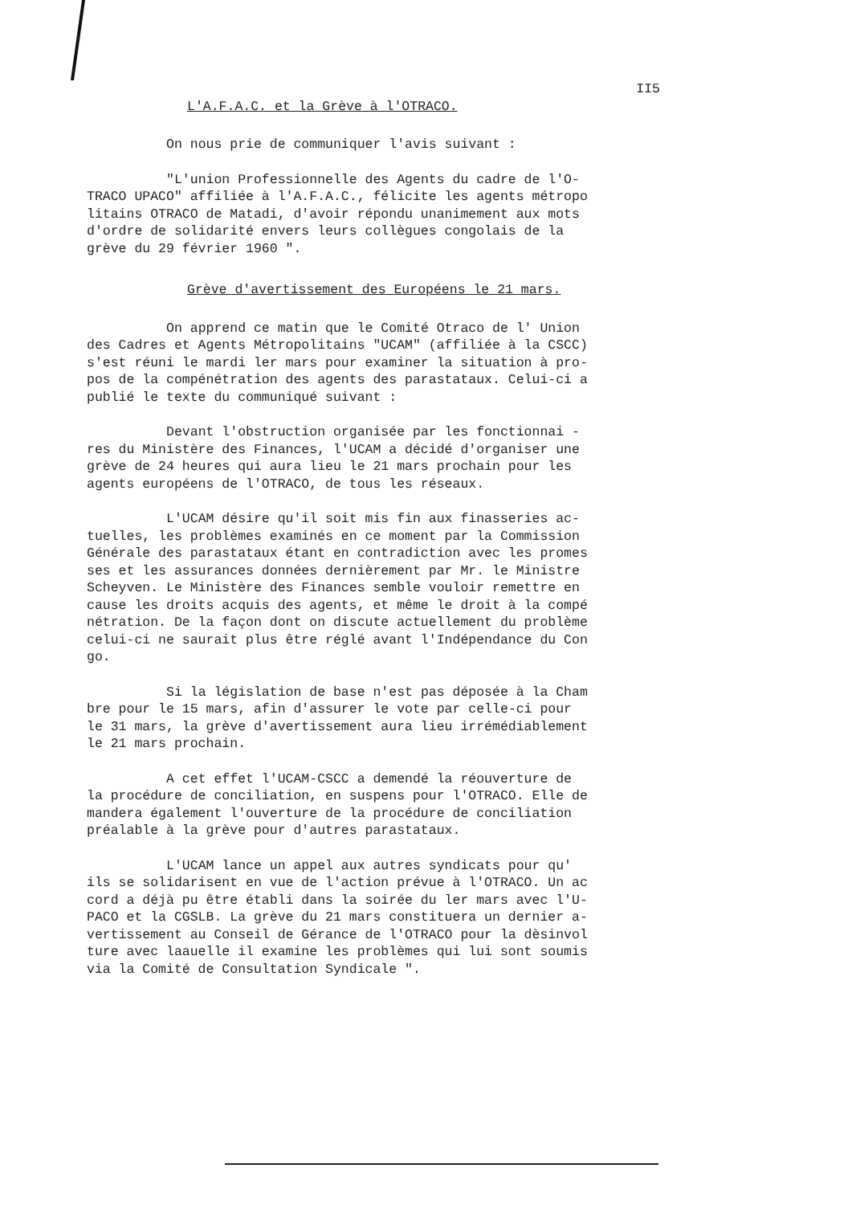II5
L'A.F.A.C. et la Grève à l'OTRACO.
On nous prie de communiquer l'avis suivant :
"L'union Professionnelle des Agents du cadre de l'O- TRACO UPACO" affiliée à l'A.F.A.C., félicite les agents métropo litains OTRACO de Matadi, d'avoir répondu unanimement aux mots d'ordre de solidarité envers leurs collègues congolais de la grève du 29 février 1960 ".
Grève d'avertissement des Européens le 21 mars.
On apprend ce matin que le Comité Otraco de l' Union des Cadres et Agents Métropolitains "UCAM" (affiliée à la CSCC) s'est réuni le mardi ler mars pour examiner la situation à pro- pos de la compénétration des agents des parastataux. Celui-ci a publié le texte du communiqué suivant :
Devant l'obstruction organisée par les fonctionnai - res du Ministère des Finances, l'UCAM a décidé d'organiser une grève de 24 heures qui aura lieu le 21 mars prochain pour les agents européens de l'OTRACO, de tous les réseaux.
L'UCAM désire qu'il soit mis fin aux finasseries ac- tuelles, les problèmes examinés en ce moment par la Commission Générale des parastataux étant en contradiction avec les promes ses et les assurances données dernièrement par Mr. le Ministre Scheyven. Le Ministère des Finances semble vouloir remettre en cause les droits acquis des agents, et même le droit à la compé nétration. De la façon dont on discute actuellement du problème celui-ci ne saurait plus être réglé avant l'Indépendance du Con go.
Si la législation de base n'est pas déposée à la Cham bre pour le 15 mars, afin d'assurer le vote par celle-ci pour le 31 mars, la grève d'avertissement aura lieu irrémédiablement le 21 mars prochain.
A cet effet l'UCAM-CSCC a demendé la réouverture de la procédure de conciliation, en suspens pour l'OTRACO. Elle de mandera également l'ouverture de la procédure de conciliation préalable à la grève pour d'autres parastataux.
L'UCAM lance un appel aux autres syndicats pour qu' ils se solidarisent en vue de l'action prévue à l'OTRACO. Un ac cord a déjà pu être établi dans la soirée du ler mars avec l'U- PACO et la CGSLB. La grève du 21 mars constituera un dernier a- vertissement au Conseil de Gérance de l'OTRACO pour la dèsinvol ture avec laauelle il examine les problèmes qui lui sont soumis via la Comité de Consultation Syndicale ".